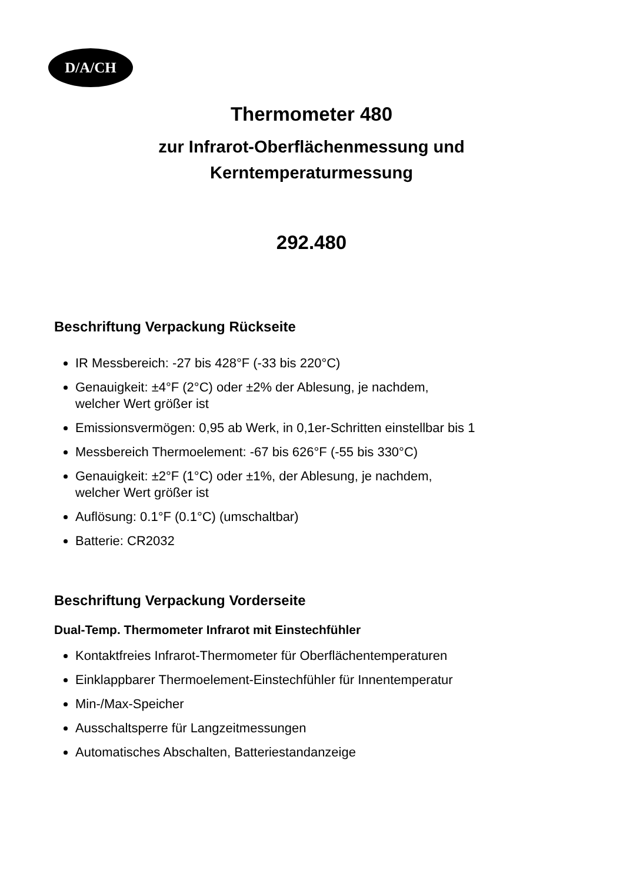D/A/CH
Thermometer 480
zur Infrarot-Oberflächenmessung und
Kerntemperaturmessung
292.480
Beschriftung Verpackung Rückseite
IR Messbereich: -27 bis 428°F (-33 bis 220°C)
Genauigkeit: ±4°F (2°C) oder ±2% der Ablesung, je nachdem,
welcher Wert größer ist
Emissionsvermögen: 0,95 ab Werk, in 0,1er-Schritten einstellbar bis 1
Messbereich Thermoelement: -67 bis 626°F (-55 bis 330°C)
Genauigkeit: ±2°F (1°C) oder ±1%, der Ablesung, je nachdem,
welcher Wert größer ist
Auflösung: 0.1°F (0.1°C) (umschaltbar)
Batterie: CR2032
Beschriftung Verpackung Vorderseite
Dual-Temp. Thermometer Infrarot mit Einstechfühler
Kontaktfreies Infrarot-Thermometer für Oberflächentemperaturen
Einklappbarer Thermoelement-Einstechfühler für Innentemperatur
Min-/Max-Speicher
Ausschaltsperre für Langzeitmessungen
Automatisches Abschalten, Batteriestandanzeige